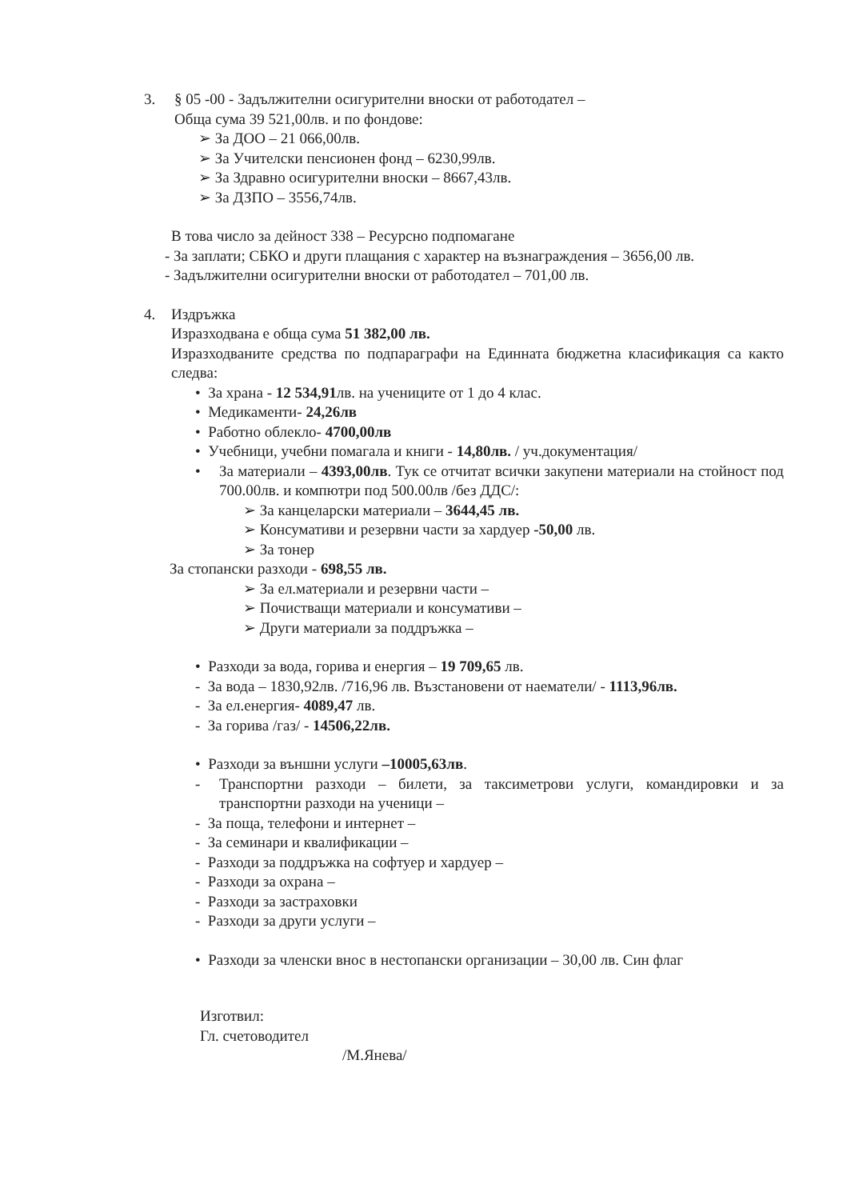3. § 05 -00 - Задължителни осигурителни вноски от работодател –
Обща сума 39 521,00лв. и по фондове:
➢ За ДОО – 21 066,00лв.
➢ За Учителски пенсионен фонд – 6230,99лв.
➢ За Здравно осигурителни вноски – 8667,43лв.
➢ За ДЗПО – 3556,74лв.
В това число за дейност 338 – Ресурсно подпомагане
- За заплати; СБКО и други плащания с характер на възнаграждения – 3656,00 лв.
- Задължителни осигурителни вноски от работодател – 701,00 лв.
4. Издръжка
Изразходвана е обща сума 51 382,00 лв.
Изразходваните средства по подпараграфи на Единната бюджетна класификация са както следва:
• За храна - 12 534,91лв. на учениците от 1 до 4 клас.
• Медикаменти- 24,26лв
• Работно облекло- 4700,00лв
• Учебници, учебни помагала и книги - 14,80лв. / уч.документация/
• За материали – 4393,00лв. Тук се отчитат всички закупени материали на стойност под 700.00лв. и компютри под 500.00лв /без ДДС/:
➢ За канцеларски материали – 3644,45 лв.
➢ Консумативи и резервни части за хардуер -50,00 лв.
➢ За тонер
За стопански разходи - 698,55 лв.
➢ За ел.материали и резервни части –
➢ Почистващи материали и консумативи –
➢ Други материали за поддръжка –
• Разходи за вода, горива и енергия – 19 709,65 лв.
- За вода – 1830,92лв. /716,96 лв. Възстановени от наематели/ - 1113,96лв.
- За ел.енергия- 4089,47 лв.
- За горива /газ/ - 14506,22лв.
• Разходи за външни услуги –10005,63лв.
- Транспортни разходи – билети, за таксиметрови услуги, командировки и за транспортни разходи на ученици –
- За поща, телефони и интернет –
- За семинари и квалификации –
- Разходи за поддръжка на софтуер и хардуер –
- Разходи за охрана –
- Разходи за застраховки
- Разходи за други услуги –
• Разходи за членски внос в нестопански организации – 30,00 лв. Син флаг
Изготвил:
Гл. счетоводител
/М.Янева/